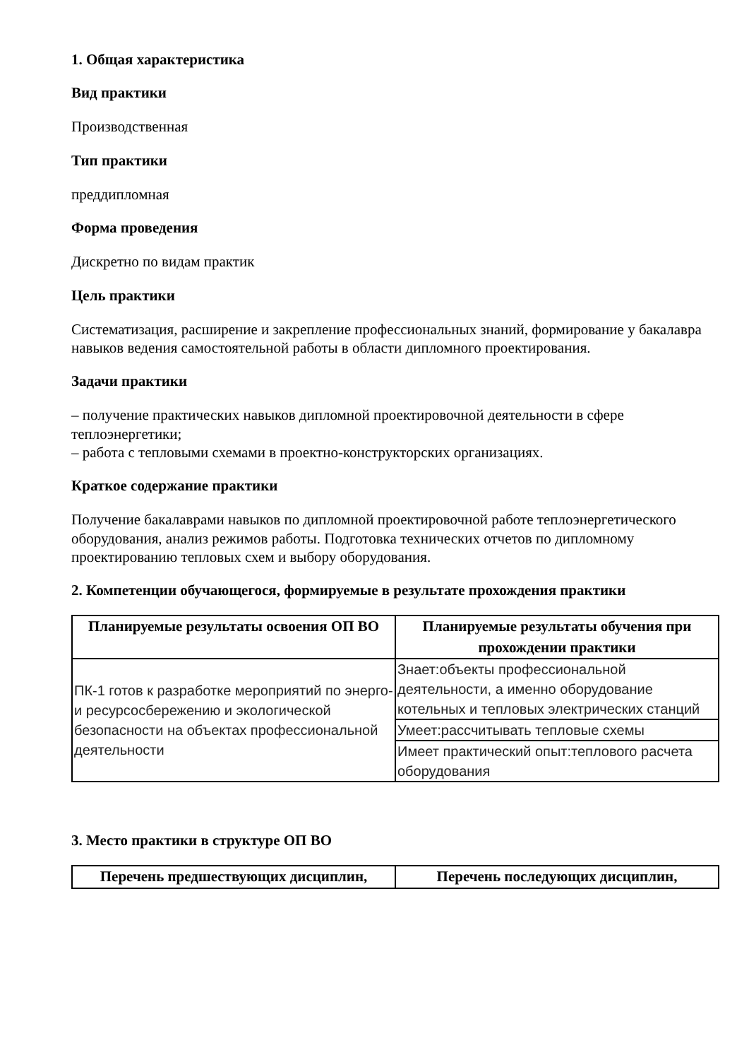1. Общая характеристика
Вид практики
Производственная
Тип практики
преддипломная
Форма проведения
Дискретно по видам практик
Цель практики
Систематизация, расширение и закрепление профессиональных знаний, формирование у бакалавра навыков ведения самостоятельной работы в области дипломного проектирования.
Задачи практики
– получение практических навыков дипломной проектировочной деятельности в сфере теплоэнергетики;
– работа с тепловыми схемами в проектно-конструкторских организациях.
Краткое содержание практики
Получение бакалаврами навыков по дипломной проектировочной работе теплоэнергетического оборудования, анализ режимов работы. Подготовка технических отчетов по дипломному проектированию тепловых схем и выбору оборудования.
2. Компетенции обучающегося, формируемые в результате прохождения практики
| Планируемые результаты освоения ОП ВО | Планируемые результаты обучения при прохождении практики |
| --- | --- |
| ПК-1 готов к разработке мероприятий по энерго- и ресурсосбережению и экологической безопасности на объектах профессиональной деятельности | Знает:объекты профессиональной деятельности, а именно оборудование котельных и тепловых электрических станций |
| | Умеет:рассчитывать тепловые схемы |
| | Имеет практический опыт:теплового расчета оборудования |
3. Место практики в структуре ОП ВО
| Перечень предшествующих дисциплин, | Перечень последующих дисциплин, |
| --- | --- |